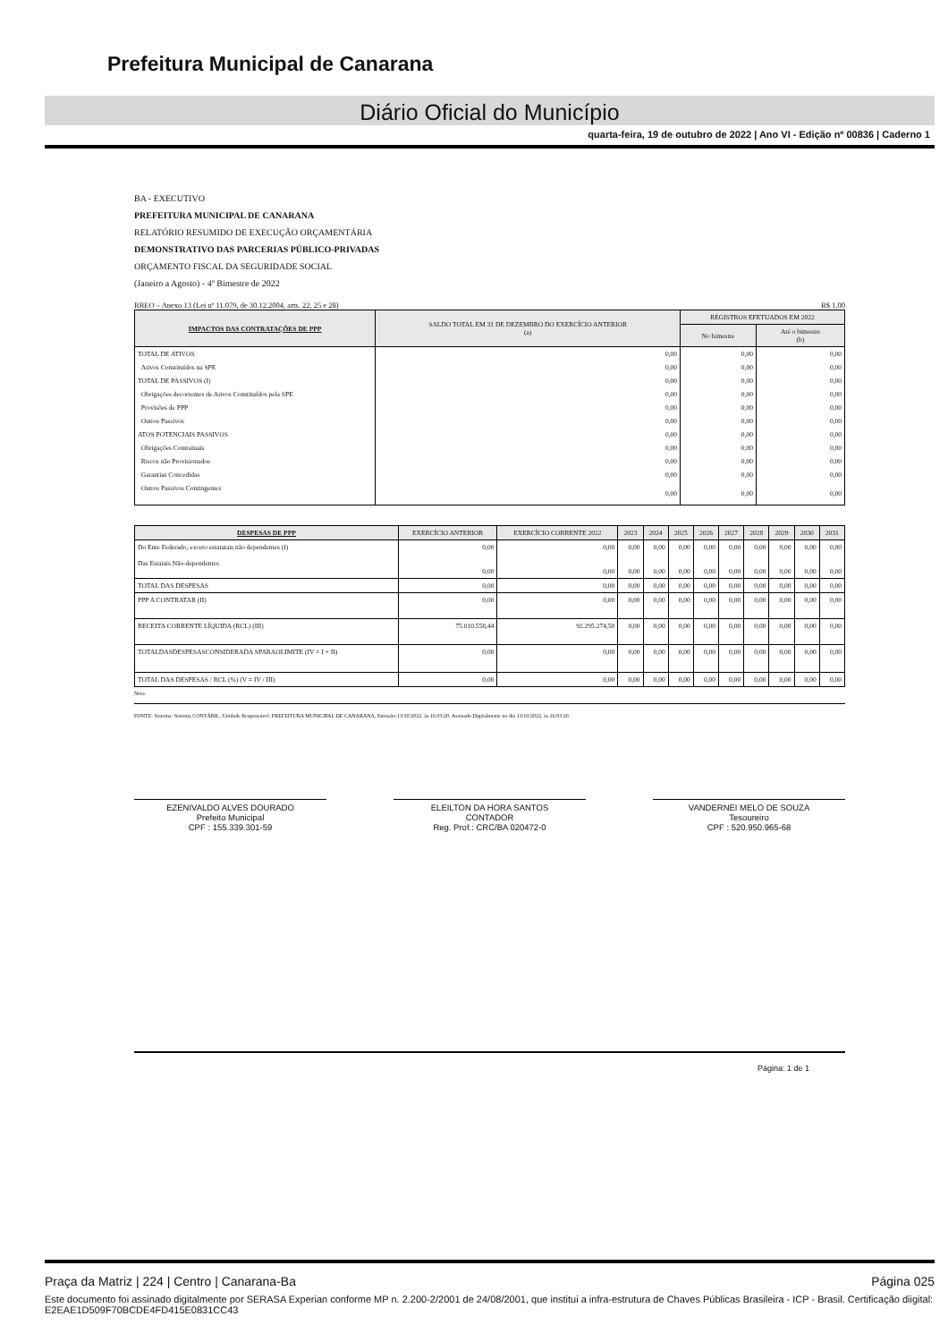Prefeitura Municipal de Canarana
Diário Oficial do Município
quarta-feira, 19 de outubro de 2022 | Ano VI - Edição nº 00836 | Caderno 1
BA - EXECUTIVO
PREFEITURA MUNICIPAL DE CANARANA
RELATÓRIO RESUMIDO DE EXECUÇÃO ORÇAMENTÁRIA
DEMONSTRATIVO DAS PARCERIAS PÚBLICO-PRIVADAS
ORÇAMENTO FISCAL DA SEGURIDADE SOCIAL
(Janeiro a Agosto) - 4º Bimestre de 2022
RREO – Anexo 13 (Lei nº 11.079, de 30.12.2004, arts. 22, 25 e 28) R$ 1,00
| IMPACTOS DAS CONTRATAÇÕES DE PPP | SALDO TOTAL EM 31 DE DEZEMBRO DO EXERCÍCIO ANTERIOR (a) | REGISTROS EFETUADOS EM 2022 | |
| --- | --- | --- | --- |
| | | No bimestre | Até o bimestre (b) |
| TOTAL DE ATIVOS | 0,00 | 0,00 | 0,00 |
| Ativos Constituídos na SPE | 0,00 | 0,00 | 0,00 |
| TOTAL DE PASSIVOS (I) | 0,00 | 0,00 | 0,00 |
| Obrigações decorrentes de Ativos Constituídos pela SPE | 0,00 | 0,00 | 0,00 |
| Provisões de PPP | 0,00 | 0,00 | 0,00 |
| Outros Passivos | 0,00 | 0,00 | 0,00 |
| ATOS POTENCIAIS PASSIVOS | 0,00 | 0,00 | 0,00 |
| Obrigações Contratuais | 0,00 | 0,00 | 0,00 |
| Riscos não Provisionados | 0,00 | 0,00 | 0,00 |
| Garantias Concedidas | 0,00 | 0,00 | 0,00 |
| Outros Passivos Contingentes | 0,00 | 0,00 | 0,00 |
| DESPESAS DE PPP | EXERCÍCIO ANTERIOR | EXERCÍCIO CORRENTE 2022 | 2023 | 2024 | 2025 | 2026 | 2027 | 2028 | 2029 | 2030 | 2031 |
| --- | --- | --- | --- | --- | --- | --- | --- | --- | --- | --- | --- |
| Do Ente Federado, exceto estatatais não dependentes (I) Das Estatais Não-dependentes | 0,00 0,00 | 0,00 0,00 | 0,00 0,00 | 0,00 0,00 | 0,00 0,00 | 0,00 0,00 | 0,00 0,00 | 0,00 0,00 | 0,00 0,00 | 0,00 0,00 | 0,00 0,00 |
| TOTAL DAS DESPESAS | 0,00 | 0,00 | 0,00 | 0,00 | 0,00 | 0,00 | 0,00 | 0,00 | 0,00 | 0,00 | 0,00 |
| PPP A CONTRATAR (II) | 0,00 | 0,00 | 0,00 | 0,00 | 0,00 | 0,00 | 0,00 | 0,00 | 0,00 | 0,00 | 0,00 |
| RECEITA CORRENTE LÍQUIDA (RCL) (III) | 75.010.558,44 | 92.295.274,50 | 0,00 | 0,00 | 0,00 | 0,00 | 0,00 | 0,00 | 0,00 | 0,00 | 0,00 |
| TOTALDASDESPESASCONSIDERADA SPARAOLIMITE (IV = I + II) | 0,00 | 0,00 | 0,00 | 0,00 | 0,00 | 0,00 | 0,00 | 0,00 | 0,00 | 0,00 | 0,00 |
| TOTAL DAS DESPESAS / RCL (%) (V = IV / III) | 0,00 | 0,00 | 0,00 | 0,00 | 0,00 | 0,00 | 0,00 | 0,00 | 0,00 | 0,00 | 0,00 |
Nota:
FONTE: Sistema: Sistema CONTÁBIL, Unidade Responsável: PREFEITURA MUNICIPAL DE CANARANA, Emissão:13/10/2022, às 16:03:20, Assinado Digitalmente no dia 13/10/2022, às 16:03:20.
EZENIVALDO ALVES DOURADO
Prefeito Municipal
CPF : 155.339.301-59
ELEILTON DA HORA SANTOS
CONTADOR
Reg. Prof.: CRC/BA 020472-0
VANDERNEI MELO DE SOUZA
Tesoureiro
CPF : 520.950.965-68
Página: 1 de 1
Praça da Matriz | 224 | Centro | Canarana-Ba Página 025
Este documento foi assinado digitalmente por SERASA Experian conforme MP n. 2.200-2/2001 de 24/08/2001, que institui a infra-estrutura de Chaves Públicas Brasileira - ICP - Brasil. Certificação diigital: E2EAE1D509F70BCDE4FD415E0831CC43